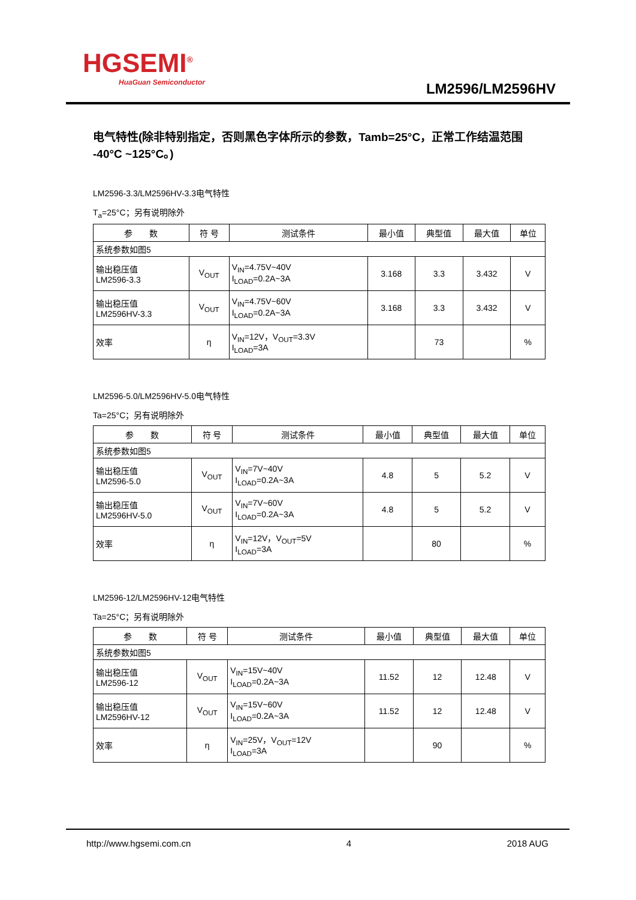HGSEMI<sup>®</sup>
HuaGuan Semiconductor
LM2596/LM2596HV
电气特性(除非特别指定，否则黑色字体所示的参数，Tamb=25°C，正常工作结温范围 -40°C ~125°C。)
LM2596-3.3/LM2596HV-3.3电气特性
T<sub>a</sub>=25°C；另有说明除外
| 参 数 | 符 号 | 测试条件 | 最小值 | 典型值 | 最大值 | 单位 |
| --- | --- | --- | --- | --- | --- | --- |
| 系统参数如图5 | | | | | | |
| 输出稳压值 LM2596-3.3 | V<sub>OUT</sub> | V<sub>IN</sub>=4.75V~40V I<sub>LOAD</sub>=0.2A~3A | 3.168 | 3.3 | 3.432 | V |
| 输出稳压值 LM2596HV-3.3 | V<sub>OUT</sub> | V<sub>IN</sub>=4.75V~60V I<sub>LOAD</sub>=0.2A~3A | 3.168 | 3.3 | 3.432 | V |
| 效率 | η | V<sub>IN</sub>=12V，V<sub>OUT</sub>=3.3V I<sub>LOAD</sub>=3A | | 73 | | % |
LM2596-5.0/LM2596HV-5.0电气特性
Ta=25°C；另有说明除外
| 参 数 | 符 号 | 测试条件 | 最小值 | 典型值 | 最大值 | 单位 |
| --- | --- | --- | --- | --- | --- | --- |
| 系统参数如图5 | | | | | | |
| 输出稳压值 LM2596-5.0 | V<sub>OUT</sub> | V<sub>IN</sub>=7V~40V I<sub>LOAD</sub>=0.2A~3A | 4.8 | 5 | 5.2 | V |
| 输出稳压值 LM2596HV-5.0 | V<sub>OUT</sub> | V<sub>IN</sub>=7V~60V I<sub>LOAD</sub>=0.2A~3A | 4.8 | 5 | 5.2 | V |
| 效率 | η | V<sub>IN</sub>=12V，V<sub>OUT</sub>=5V I<sub>LOAD</sub>=3A | | 80 | | % |
LM2596-12/LM2596HV-12电气特性
Ta=25°C；另有说明除外
| 参 数 | 符 号 | 测试条件 | 最小值 | 典型值 | 最大值 | 单位 |
| --- | --- | --- | --- | --- | --- | --- |
| 系统参数如图5 | | | | | | |
| 输出稳压值 LM2596-12 | V<sub>OUT</sub> | V<sub>IN</sub>=15V~40V I<sub>LOAD</sub>=0.2A~3A | 11.52 | 12 | 12.48 | V |
| 输出稳压值 LM2596HV-12 | V<sub>OUT</sub> | V<sub>IN</sub>=15V~60V I<sub>LOAD</sub>=0.2A~3A | 11.52 | 12 | 12.48 | V |
| 效率 | η | V<sub>IN</sub>=25V，V<sub>OUT</sub>=12V I<sub>LOAD</sub>=3A | | 90 | | % |
http://www.hgsemi.com.cn 4 2018 AUG